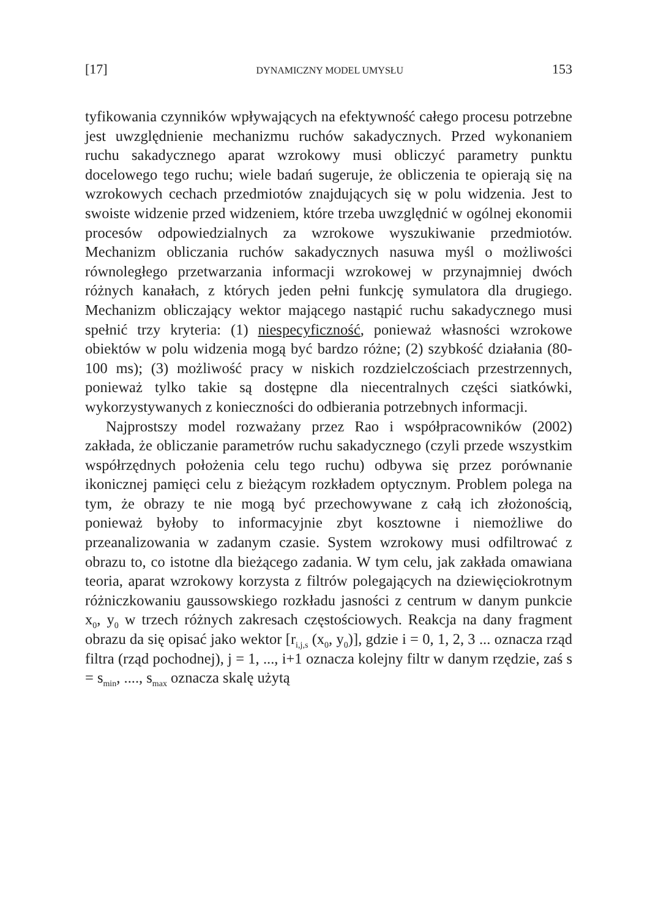[17] DYNAMICZNY MODEL UMYSŁU 153
tyfikowania czynników wpływających na efektywność całego procesu potrzebne jest uwzględnienie mechanizmu ruchów sakadycznych. Przed wykonaniem ruchu sakadycznego aparat wzrokowy musi obliczyć parametry punktu docelowego tego ruchu; wiele badań sugeruje, że obliczenia te opierają się na wzrokowych cechach przedmiotów znajdujących się w polu widzenia. Jest to swoiste widzenie przed widzeniem, które trzeba uwzględnić w ogólnej ekonomii procesów odpowiedzialnych za wzrokowe wyszukiwanie przedmiotów. Mechanizm obliczania ruchów sakadycznych nasuwa myśl o możliwości równoległego przetwarzania informacji wzrokowej w przynajmniej dwóch różnych kanałach, z których jeden pełni funkcję symulatora dla drugiego. Mechanizm obliczający wektor mającego nastąpić ruchu sakadycznego musi spełnić trzy kryteria: (1) niespecyficzność, ponieważ własności wzrokowe obiektów w polu widzenia mogą być bardzo różne; (2) szybkość działania (80-100 ms); (3) możliwość pracy w niskich rozdzielczościach przestrzennych, ponieważ tylko takie są dostępne dla niecentralnych części siatkówki, wykorzystywanych z konieczności do odbierania potrzebnych informacji.
Najprostszy model rozważany przez Rao i współpracowników (2002) zakłada, że obliczanie parametrów ruchu sakadycznego (czyli przede wszystkim współrzędnych położenia celu tego ruchu) odbywa się przez porównanie ikonicznej pamięci celu z bieżącym rozkładem optycznym. Problem polega na tym, że obrazy te nie mogą być przechowywane z całą ich złożonością, ponieważ byłoby to informacyjnie zbyt kosztowne i niemożliwe do przeanalizowania w zadanym czasie. System wzrokowy musi odfiltrować z obrazu to, co istotne dla bieżącego zadania. W tym celu, jak zakłada omawiana teoria, aparat wzrokowy korzysta z filtrów polegających na dziewięciokrotnym różniczkowaniu gaussowskiego rozkładu jasności z centrum w danym punkcie x<sub>0</sub>, y<sub>0</sub> w trzech różnych zakresach częstościowych. Reakcja na dany fragment obrazu da się opisać jako wektor [r<sub>i,j,s</sub> (x<sub>0</sub>, y<sub>0</sub>)], gdzie i = 0, 1, 2, 3 ... oznacza rząd filtra (rząd pochodnej), j = 1, ..., i+1 oznacza kolejny filtr w danym rzędzie, zaś s = s<sub>min</sub>, ...., s<sub>max</sub> oznacza skalę użytą